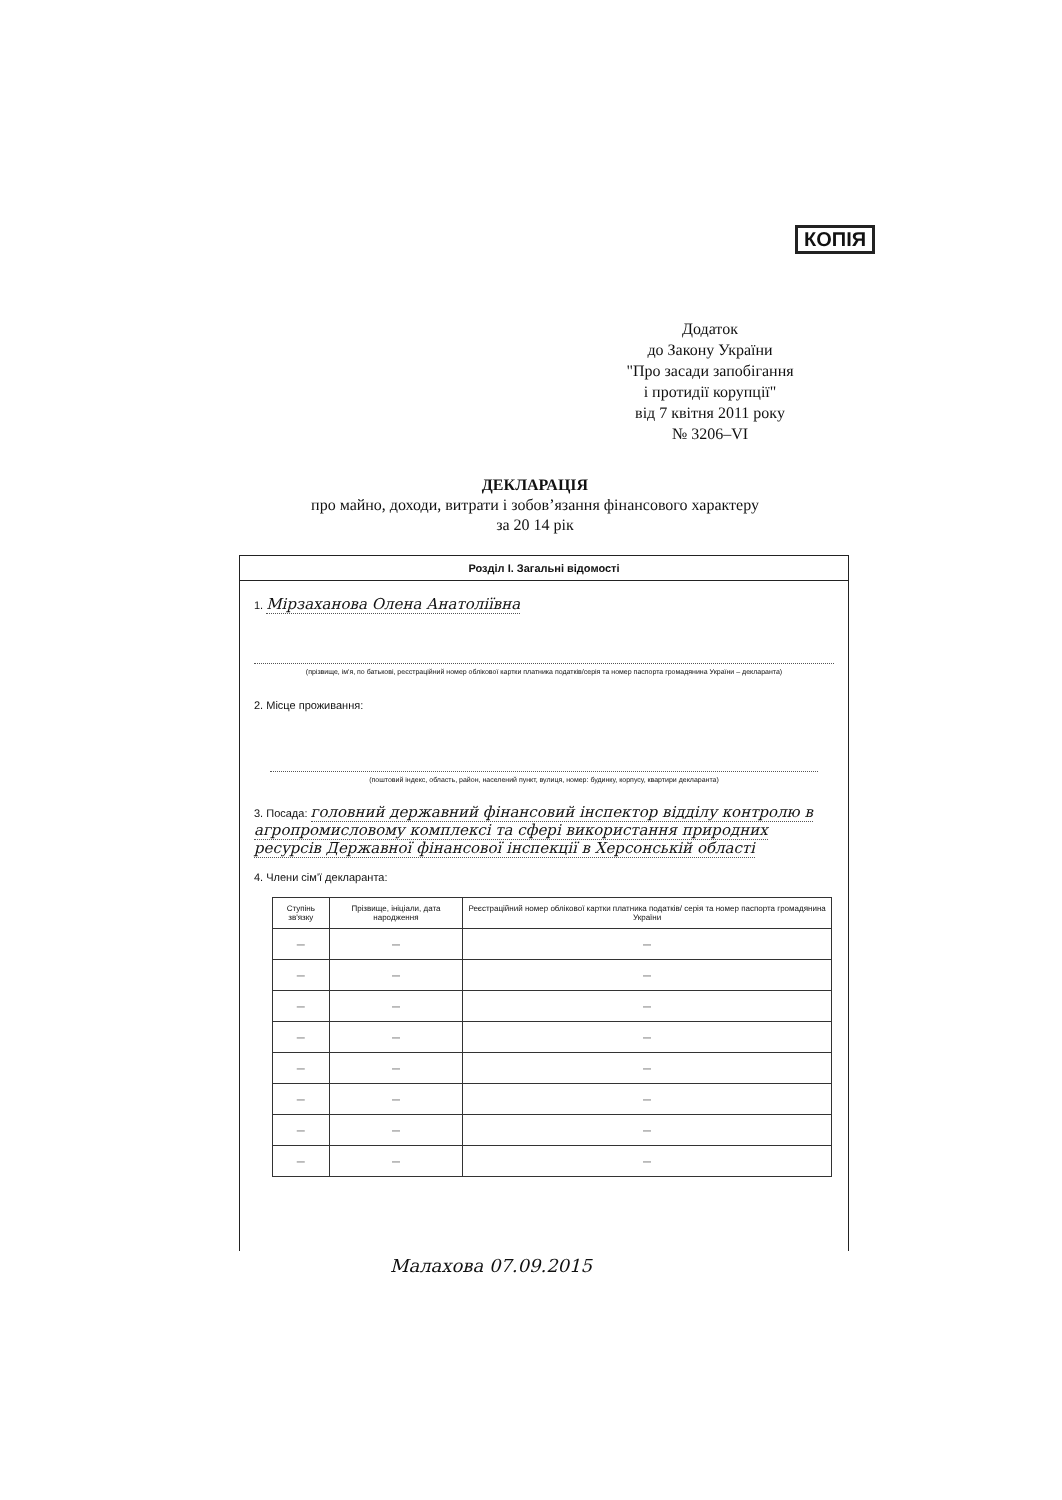КОПІЯ
Додаток
до Закону України
"Про засади запобігання
і протидії корупції"
від 7 квітня 2011 року
№ 3206–VI
ДЕКЛАРАЦІЯ
про майно, доходи, витрати і зобов’язання фінансового характеру
за 20 14 рік
Розділ I. Загальні відомості
1. Мірзаханова Олена Анатоліївна
(прізвище, ім'я, по батькові, реєстраційний номер облікової картки платника податків/серія та номер паспорта громадянина України – декларанта)
2. Місце проживання:
(поштовий індекс, область, район, населений пункт, вулиця, номер: будинку, корпусу, квартири декларанта)
3. Посада: головний державний фінансовий інспектор відділу контролю в агропромисловому комплексі та сфері використання природних ресурсів Державної фінансової інспекції в Херсонській області
4. Члени сім'ї декларанта:
| Ступінь зв'язку | Прізвище, ініціали, дата народження | Реєстраційний номер облікової картки платника податків/ серія та номер паспорта громадянина України |
| --- | --- | --- |
| — | — | — |
| — | — | — |
| — | — | — |
| — | — | — |
| — | — | — |
| — | — | — |
| — | — | — |
| — | — | — |
Малахова 07.09.2015